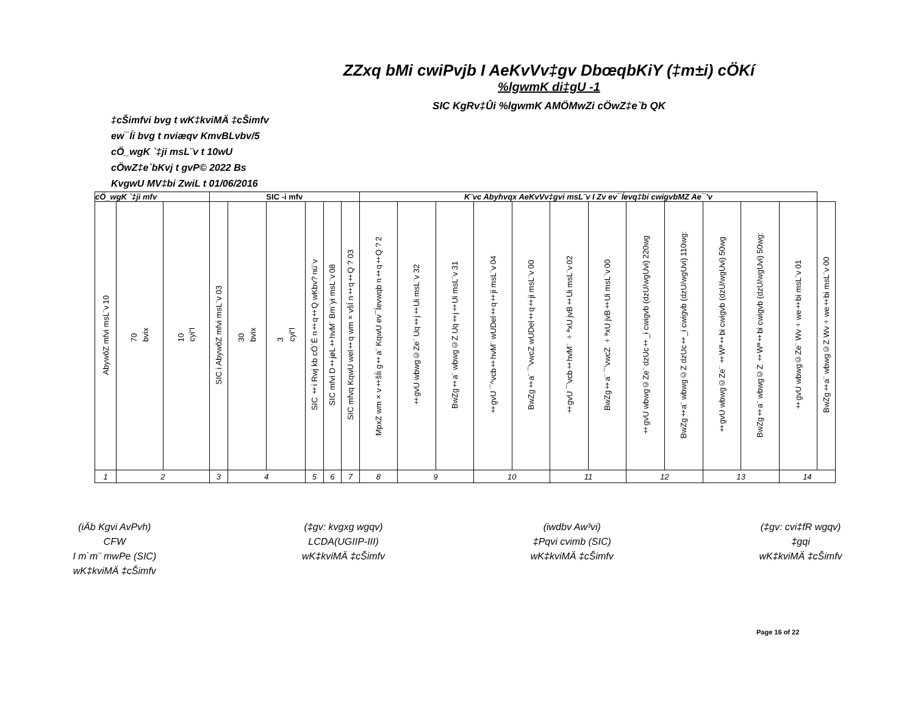ZZxq bMi cwiPvjb I AeKvVv‡gv DbœqbKiY (‡m±i) cÖKí
%lgwmK di‡gU -1
SIC KgRv‡Ûi %lgwmK AMÖMwZi cÖwZ‡e`b QK
‡cŠimfvi bvg t wK‡kviMÄ ‡cŠimfv
ew¯Íi bvg t nviæqv KmvBLvbv/5
cÖ_wgK `‡ji msL¨v t 10wU
cÖwZ‡e`bKvj t gvP© 2022 Bs
KvgwU MV‡bi ZwiL t 01/06/2016
| cÖ_wgK `‡ji mfv | | | SIC -i mfv | | | | | | K¨vc Abyhvqx AeKvVv‡gvi msL¨v I Zv ev¯Íevq‡bi cwigvbMZ Ae¯’v | | | | | | | | | | | | |
| --- | --- | --- | --- | --- | --- | --- | --- | --- | --- | --- | --- | --- | --- | --- | --- | --- | --- | --- | --- | --- | --- |
| 10 AbywôZ mfvi msL¨v | 70 bvix | 10 cyi“l | 03 SIC i AbywôZ mfvi msL¨v | 30 bvix | 3 cyi“l | nü¨v SIC ‡i Rwj kb cÖ`Ë n‡q‡Q wKbv? | 08 SIC mfvi D‡jøL‡hvM¨ Bm¨yi msL¨v | 03 SIC mfvq KqwU wel‡q wm×všÍ n‡q‡Q ? | 2 MpxZ wm×v‡šÍi g‡a¨ KqwU ev¯Íevwqb n‡q‡Q ? | 32 ‡gvU wbwg©Ze¨ Uq‡j‡Ui msL¨v | 31 BwZg‡a¨ wbwg©Z Uq‡j‡Ui msL¨v | 04 ‡gvU ¯^vcb‡hvM¨ wUDel‡q‡ji msL¨v | 00 BwZg‡a¨ ¯’vwcZ wUDel‡q‡ji msL¨v | 02 ‡gvU ¯’vcb‡hvM¨ ÷ªxU jvB‡Ui msL¨v | 00 BwZg‡a¨ ¯’vwcZ ÷ªxU jvB‡Ui msL¨v | 220wg ‡gvU wbwg©Ze¨ dzUc‡_i cwigvb (dzU/wgUvi) | 110wg: BwZg‡a¨ wbwg©Z dzUc‡_i cwigvb (dzU/wgUvi) | 50wg ‡gvU wbwg©Ze¨ ‡Wª‡bi cwigvb (dzU/wgUvi) | 50wg: BwZg‡a¨ wbwg©Z ‡Wª‡bi cwigvb (dzU/wgUvi) | 01 ‡gvU wbwg©Ze¨ Wv÷we‡bi msL¨v | 00 BwZg‡a¨ wbwg©Z Wv÷we‡bi msL¨v |
| 1 | 2 | | 3 | 4 | | 5 | 6 | 7 | 8 | 9 | | 10 | | 11 | | 12 | | 13 | | 14 | |
(iÄb Kgvi AvPvh)
CFW
I m`m¨ mwPe (SIC)
wK‡kviMÄ ‡cŠimfv
(‡gv: kvgxg wgqv)
LCDA(UGIIP-III)
wK‡kviMÄ ‡cŠimfv
(iwdbv Aw³vi)
‡Pqvi cvimb (SIC)
wK‡kviMÄ ‡cŠimfv
(‡gv: cvi‡fR wgqv)
‡gqi
wK‡kviMÄ ‡cŠimfv
Page 16 of 22